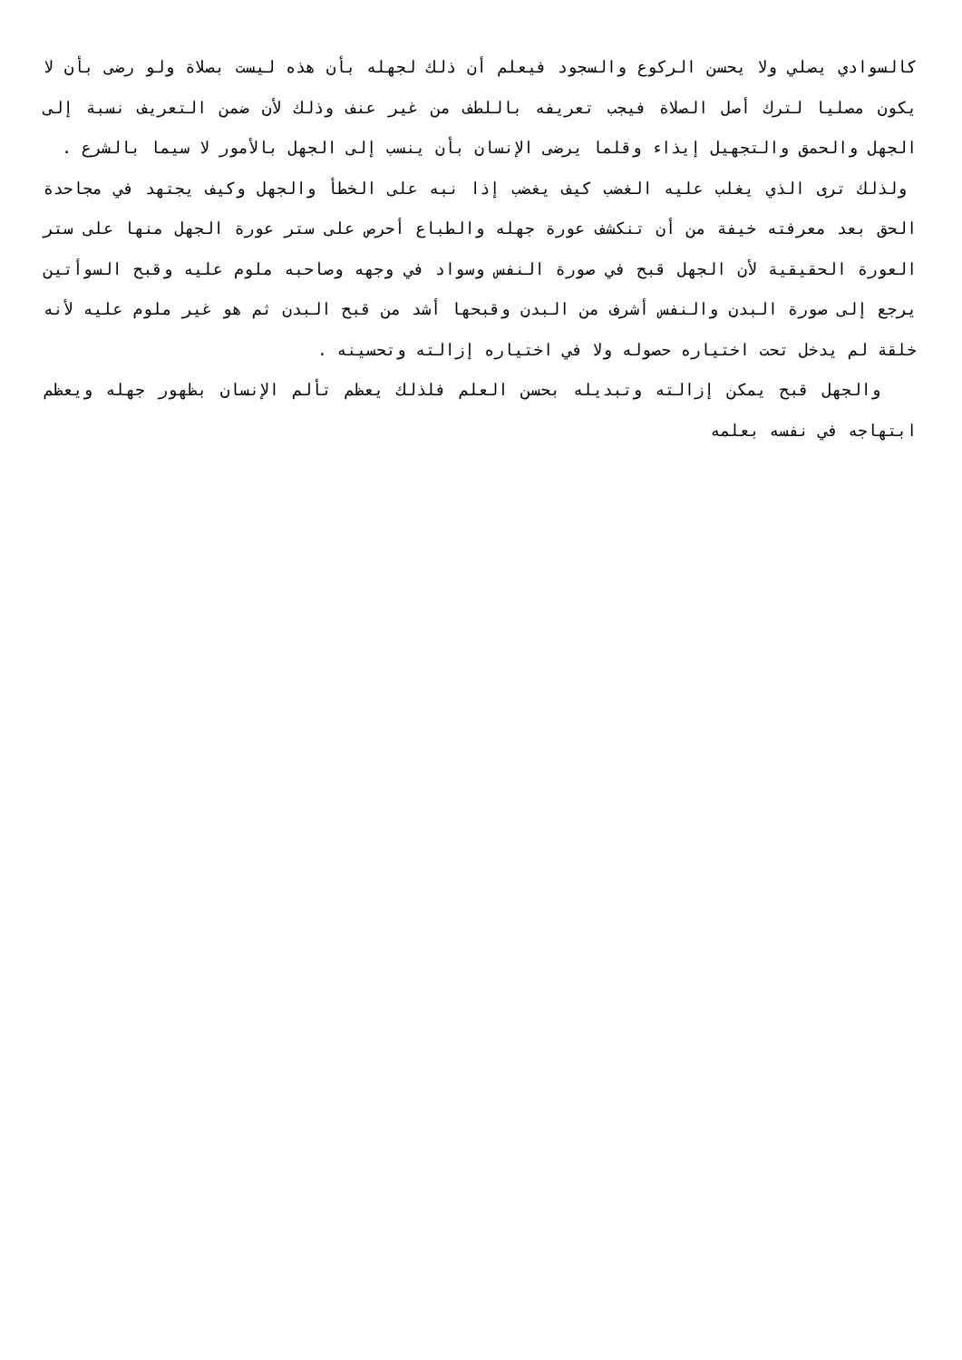كالسوادي يصلي ولا يحسن الركوع والسجود فيعلم أن ذلك لجهله بأن هذه ليست بصلاة ولو رضى بأن لا يكون مصليا لترك أصل الصلاة فيجب تعريفه باللطف من غير عنف وذلك لأن ضمن التعريف نسبة إلى الجهل والحمق والتجهيل إيذاء وقلما يرضى الإنسان بأن ينسب إلى الجهل بالأمور لا سيما بالشرع .
ولذلك ترى الذي يغلب عليه الغضب كيف يغضب إذا نبه على الخطأ والجهل وكيف يجتهد في مجاحدة الحق بعد معرفته خيفة من أن تنكشف عورة جهله والطباع أحرص على ستر عورة الجهل منها على ستر العورة الحقيقية لأن الجهل قبح في صورة النفس وسواد في وجهه وصاحبه ملوم عليه وقبح السوأتين يرجع إلى صورة البدن والنفس أشرف من البدن وقبحها أشد من قبح البدن ثم هو غير ملوم عليه لأنه خلقة لم يدخل تحت اختياره حصوله ولا في اختياره إزالته وتحسينه .
والجهل قبح يمكن إزالته وتبديله بحسن العلم فلذلك يعظم تألم الإنسان بظهور جهله ويعظم ابتهاجه في نفسه بعلمه